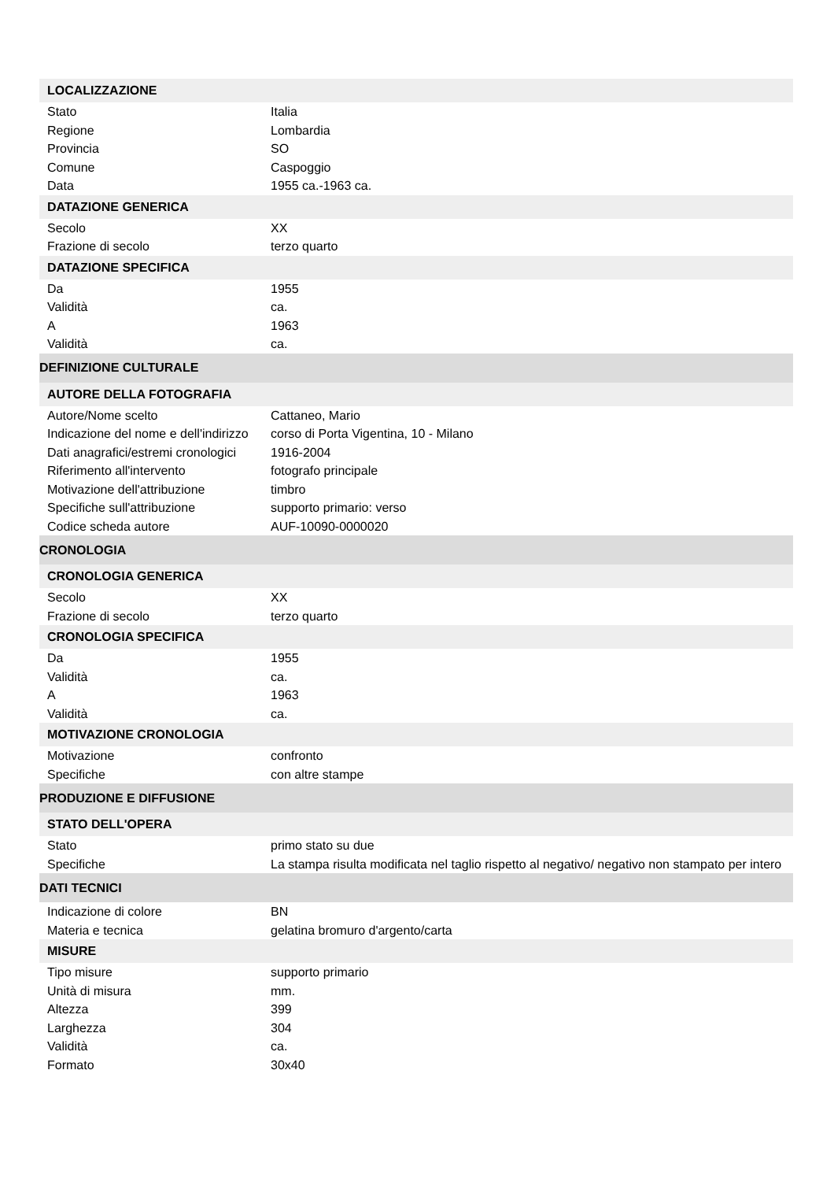| LOCALIZZAZIONE | |
| --- | --- |
| Stato | Italia |
| Regione | Lombardia |
| Provincia | SO |
| Comune | Caspoggio |
| Data | 1955 ca.-1963 ca. |
| DATAZIONE GENERICA | |
| Secolo | XX |
| Frazione di secolo | terzo quarto |
| DATAZIONE SPECIFICA | |
| Da | 1955 |
| Validità | ca. |
| A | 1963 |
| Validità | ca. |
| DEFINIZIONE CULTURALE | |
| AUTORE DELLA FOTOGRAFIA | |
| Autore/Nome scelto | Cattaneo, Mario |
| Indicazione del nome e dell'indirizzo | corso di Porta Vigentina, 10 - Milano |
| Dati anagrafici/estremi cronologici | 1916-2004 |
| Riferimento all'intervento | fotografo principale |
| Motivazione dell'attribuzione | timbro |
| Specifiche sull'attribuzione | supporto primario: verso |
| Codice scheda autore | AUF-10090-0000020 |
| CRONOLOGIA | |
| CRONOLOGIA GENERICA | |
| Secolo | XX |
| Frazione di secolo | terzo quarto |
| CRONOLOGIA SPECIFICA | |
| Da | 1955 |
| Validità | ca. |
| A | 1963 |
| Validità | ca. |
| MOTIVAZIONE CRONOLOGIA | |
| Motivazione | confronto |
| Specifiche | con altre stampe |
| PRODUZIONE E DIFFUSIONE | |
| STATO DELL'OPERA | |
| Stato | primo stato su due |
| Specifiche | La stampa risulta modificata nel taglio rispetto al negativo/ negativo non stampato per intero |
| DATI TECNICI | |
| Indicazione di colore | BN |
| Materia e tecnica | gelatina bromuro d'argento/carta |
| MISURE | |
| Tipo misure | supporto primario |
| Unità di misura | mm. |
| Altezza | 399 |
| Larghezza | 304 |
| Validità | ca. |
| Formato | 30x40 |